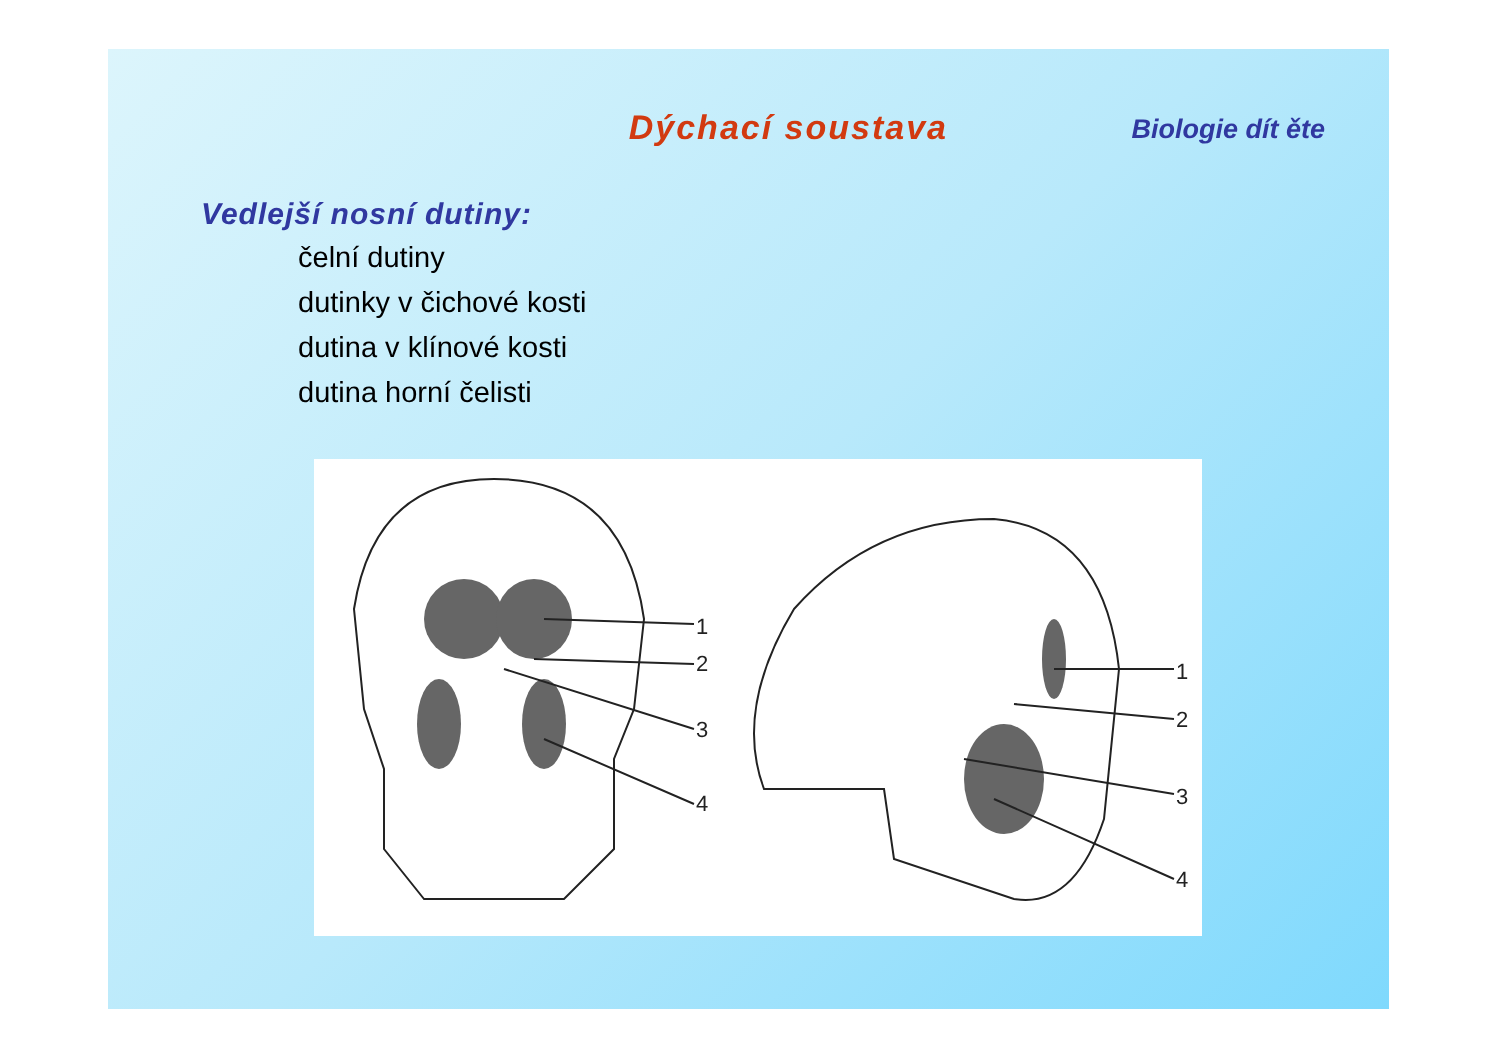Dýchací soustava
Biologie dít ěte
Vedlejší nosní dutiny:
čelní dutiny
dutinky v čichové kosti
dutina v klínové kosti
dutina horní čelisti
1
2
3
4
1
2
3
4